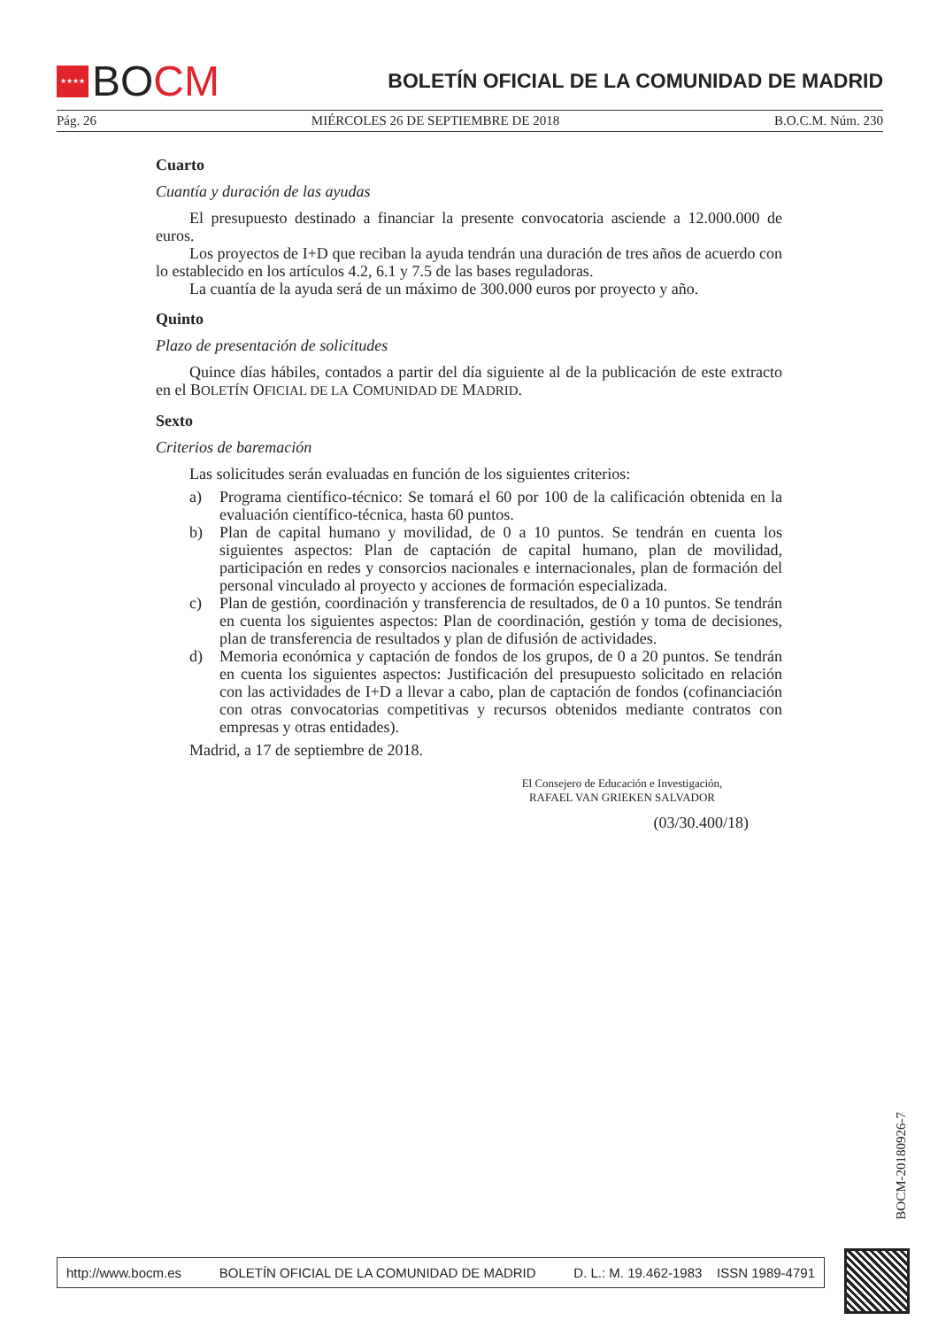★★★★
BO CM
BOLETÍN OFICIAL DE LA COMUNIDAD DE MADRID
Pág. 26 MIÉRCOLES 26 DE SEPTIEMBRE DE 2018 B.O.C.M. Núm. 230
Cuarto
Cuantía y duración de las ayudas
El presupuesto destinado a financiar la presente convocatoria asciende a 12.000.000 de euros.
Los proyectos de I+D que reciban la ayuda tendrán una duración de tres años de acuerdo con lo establecido en los artículos 4.2, 6.1 y 7.5 de las bases reguladoras.
La cuantía de la ayuda será de un máximo de 300.000 euros por proyecto y año.
Quinto
Plazo de presentación de solicitudes
Quince días hábiles, contados a partir del día siguiente al de la publicación de este extracto en el BOLETÍN OFICIAL DE LA COMUNIDAD DE MADRID.
Sexto
Criterios de baremación
Las solicitudes serán evaluadas en función de los siguientes criterios:
a) Programa científico-técnico: Se tomará el 60 por 100 de la calificación obtenida en la evaluación científico-técnica, hasta 60 puntos.
b) Plan de capital humano y movilidad, de 0 a 10 puntos. Se tendrán en cuenta los siguientes aspectos: Plan de captación de capital humano, plan de movilidad, participación en redes y consorcios nacionales e internacionales, plan de formación del personal vinculado al proyecto y acciones de formación especializada.
c) Plan de gestión, coordinación y transferencia de resultados, de 0 a 10 puntos. Se tendrán en cuenta los siguientes aspectos: Plan de coordinación, gestión y toma de decisiones, plan de transferencia de resultados y plan de difusión de actividades.
d) Memoria económica y captación de fondos de los grupos, de 0 a 20 puntos. Se tendrán en cuenta los siguientes aspectos: Justificación del presupuesto solicitado en relación con las actividades de I+D a llevar a cabo, plan de captación de fondos (cofinanciación con otras convocatorias competitivas y recursos obtenidos mediante contratos con empresas y otras entidades).
Madrid, a 17 de septiembre de 2018.
El Consejero de Educación e Investigación,
RAFAEL VAN GRIEKEN SALVADOR
(03/30.400/18)
BOCM-20180926-7
http://www.bocm.es BOLETÍN OFICIAL DE LA COMUNIDAD DE MADRID D. L.: M. 19.462-1983 ISSN 1989-4791